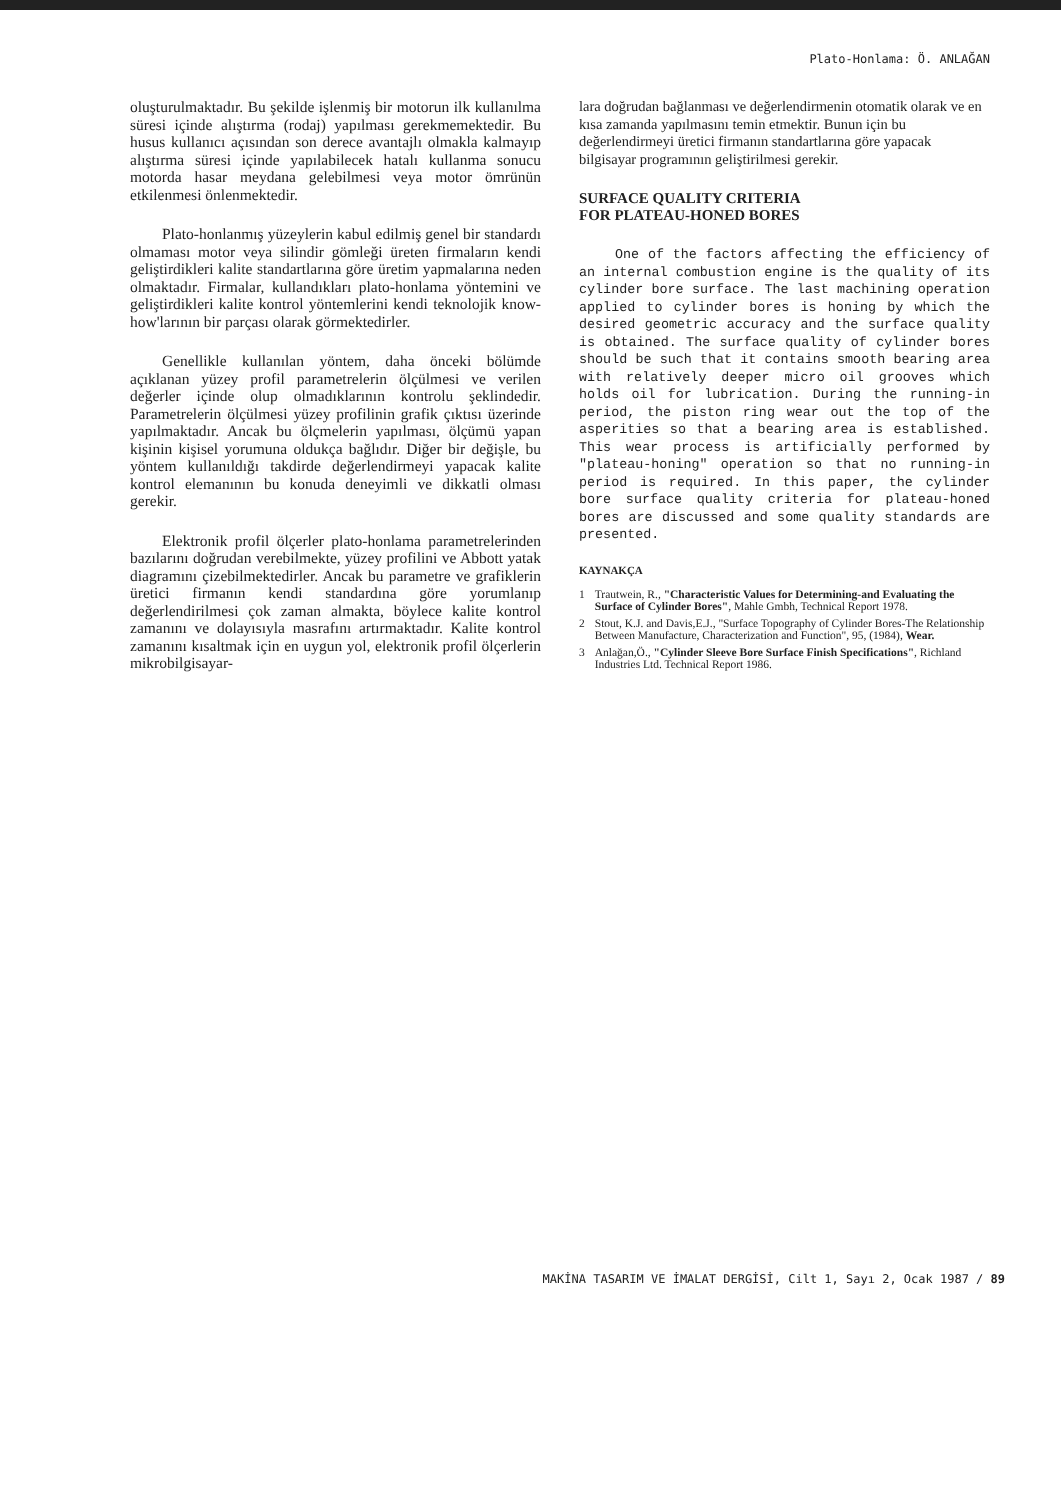Plato-Honlama: Ö. ANLAĞAN
oluşturulmaktadır. Bu şekilde işlenmiş bir motorun ilk kullanılma süresi içinde alıştırma (rodaj) yapılması gerekmemektedir. Bu husus kullanıcı açısından son derece avantajlı olmakla kalmayıp alıştırma süresi içinde yapılabilecek hatalı kullanma sonucu motorda hasar meydana gelebilmesi veya motor ömrünün etkilenmesi önlenmektedir.
Plato-honlanmış yüzeylerin kabul edilmiş genel bir standardı olmaması motor veya silindir gömleği üreten firmaların kendi geliştirdikleri kalite standartlarına göre üretim yapmalarına neden olmaktadır. Firmalar, kullandıkları plato-honlama yöntemini ve geliştirdikleri kalite kontrol yöntemlerini kendi teknolojik know-how'larının bir parçası olarak görmektedirler.
Genellikle kullanılan yöntem, daha önceki bölümde açıklanan yüzey profil parametrelerin ölçülmesi ve verilen değerler içinde olup olmadıklarının kontrolu şeklindedir. Parametrelerin ölçülmesi yüzey profilinin grafik çıktısı üzerinde yapılmaktadır. Ancak bu ölçmelerin yapılması, ölçümü yapan kişinin kişisel yorumuna oldukça bağlıdır. Diğer bir değişle, bu yöntem kullanıldığı takdirde değerlendirmeyi yapacak kalite kontrol elemanının bu konuda deneyimli ve dikkatli olması gerekir.
Elektronik profil ölçerler plato-honlama parametrelerinden bazılarını doğrudan verebilmekte, yüzey profilini ve Abbott yatak diagramını çizebilmektedirler. Ancak bu parametre ve grafiklerin üretici firmanın kendi standardına göre yorumlanıp değerlendirilmesi çok zaman almakta, böylece kalite kontrol zamanını ve dolayısıyla masrafını artırmaktadır. Kalite kontrol zamanını kısaltmak için en uygun yol, elektronik profil ölçerlerin mikrobilgisayar-
lara doğrudan bağlanması ve değerlendirmenin otomatik olarak ve en kısa zamanda yapılmasını temin etmektir. Bunun için bu değerlendirmeyi üretici firmanın standartlarına göre yapacak bilgisayar programının geliştirilmesi gerekir.
SURFACE QUALITY CRITERIA
FOR PLATEAU-HONED BORES
One of the factors affecting the efficiency of an internal combustion engine is the quality of its cylinder bore surface. The last machining operation applied to cylinder bores is honing by which the desired geometric accuracy and the surface quality is obtained. The surface quality of cylinder bores should be such that it contains smooth bearing area with relatively deeper micro oil grooves which holds oil for lubrication. During the running-in period, the piston ring wear out the top of the asperities so that a bearing area is established. This wear process is artificially performed by "plateau-honing" operation so that no running-in period is required. In this paper, the cylinder bore surface quality criteria for plateau-honed bores are discussed and some quality standards are presented.
KAYNAKÇA
1 Trautwein, R., "Characteristic Values for Determining-and Evaluating the Surface of Cylinder Bores", Mahle Gmbh, Technical Report 1978.
2 Stout, K.J. and Davis,E.J., "Surface Topography of Cylinder Bores-The Relationship Between Manufacture, Characterization and Function", 95, (1984), Wear.
3 Anlağan,Ö., "Cylinder Sleeve Bore Surface Finish Specifications", Richland Industries Ltd. Technical Report 1986.
MAKİNA TASARIM VE İMALAT DERGİSİ, Cilt 1, Sayı 2, Ocak 1987 / 89